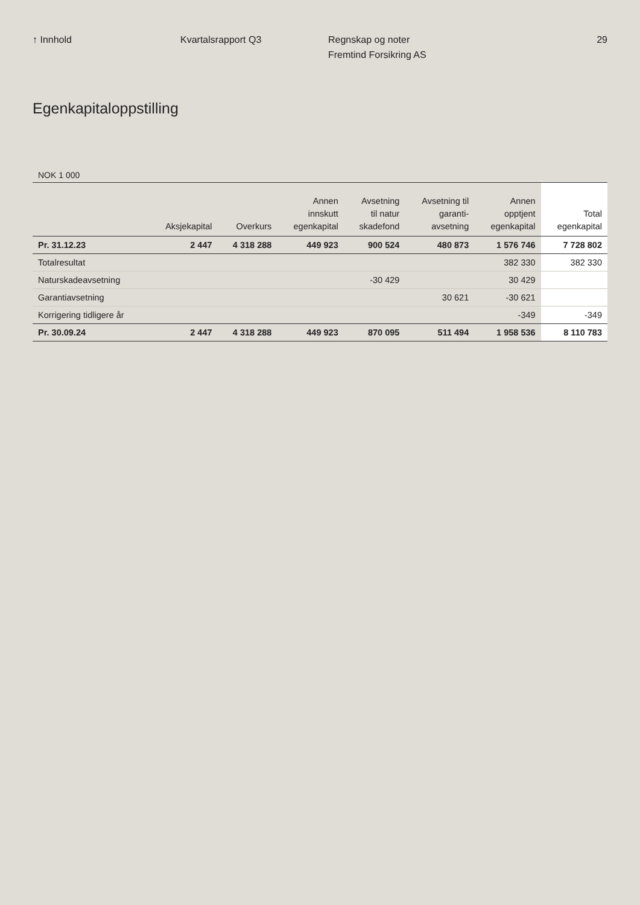↑ Innhold Kvartalsrapport Q3 Regnskap og noter
Fremtind Forsikring AS
29
Egenkapitaloppstilling
NOK 1 000
| | Aksjekapital | Overkurs | Annen innskutt egenkapital | Avsetning til natur skadefond | Avsetning til garanti- avsetning | Annen opptjent egenkapital | Total egenkapital |
| --- | --- | --- | --- | --- | --- | --- | --- |
| Pr. 31.12.23 | 2 447 | 4 318 288 | 449 923 | 900 524 | 480 873 | 1 576 746 | 7 728 802 |
| Totalresultat | | | | | | 382 330 | 382 330 |
| Naturskadeavsetning | | | | -30 429 | | 30 429 | |
| Garantiavsetning | | | | | 30 621 | -30 621 | |
| Korrigering tidligere år | | | | | | -349 | -349 |
| Pr. 30.09.24 | 2 447 | 4 318 288 | 449 923 | 870 095 | 511 494 | 1 958 536 | 8 110 783 |